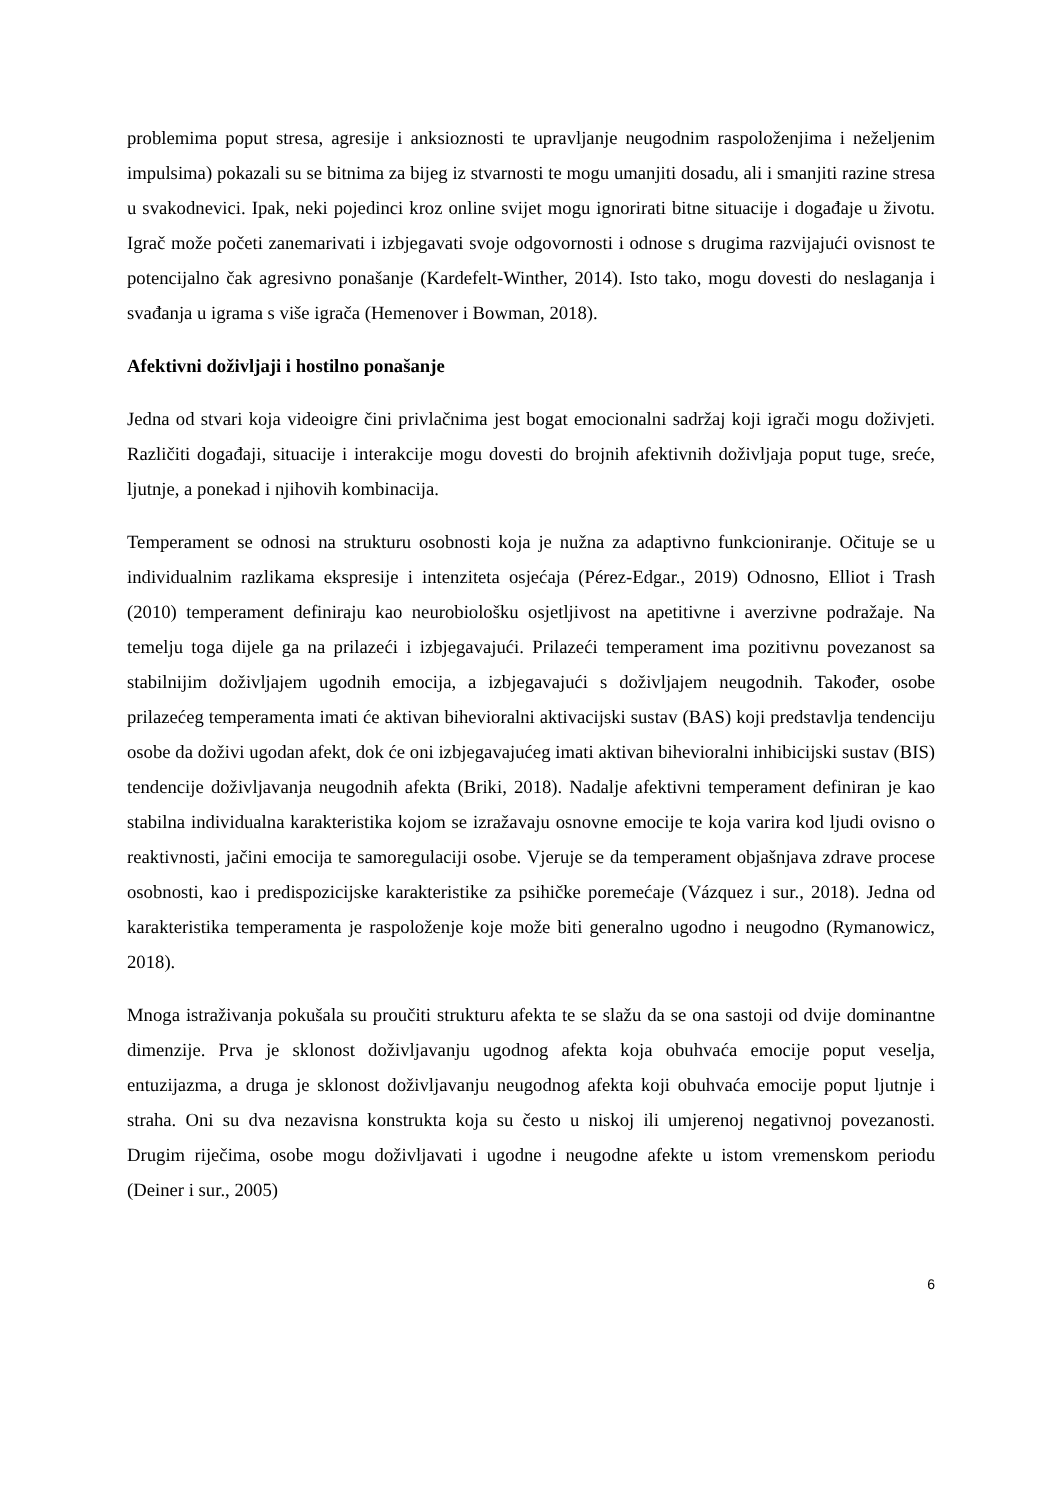problemima poput stresa, agresije i anksioznosti te upravljanje neugodnim raspoloženjima i neželjenim impulsima) pokazali su se bitnima za bijeg iz stvarnosti te mogu umanjiti dosadu, ali i smanjiti razine stresa u svakodnevici. Ipak, neki pojedinci kroz online svijet mogu ignorirati bitne situacije i događaje u životu. Igrač može početi zanemarivati i izbjegavati svoje odgovornosti i odnose s drugima razvijajući ovisnost te potencijalno čak agresivno ponašanje (Kardefelt-Winther, 2014). Isto tako, mogu dovesti do neslaganja i svađanja u igrama s više igrača (Hemenover i Bowman, 2018).
Afektivni doživljaji i hostilno ponašanje
Jedna od stvari koja videoigre čini privlačnima jest bogat emocionalni sadržaj koji igrači mogu doživjeti. Različiti događaji, situacije i interakcije mogu dovesti do brojnih afektivnih doživljaja poput tuge, sreće, ljutnje, a ponekad i njihovih kombinacija.
Temperament se odnosi na strukturu osobnosti koja je nužna za adaptivno funkcioniranje. Očituje se u individualnim razlikama ekspresije i intenziteta osjećaja (Pérez-Edgar., 2019) Odnosno, Elliot i Trash (2010) temperament definiraju kao neurobiološku osjetljivost na apetitivne i averzivne podražaje. Na temelju toga dijele ga na prilazeći i izbjegavajući. Prilazeći temperament ima pozitivnu povezanost sa stabilnijim doživljajem ugodnih emocija, a izbjegavajući s doživljajem neugodnih. Također, osobe prilazećeg temperamenta imati će aktivan bihevioralni aktivacijski sustav (BAS) koji predstavlja tendenciju osobe da doživi ugodan afekt, dok će oni izbjegavajućeg imati aktivan bihevioralni inhibicijski sustav (BIS) tendencije doživljavanja neugodnih afekta (Briki, 2018). Nadalje afektivni temperament definiran je kao stabilna individualna karakteristika kojom se izražavaju osnovne emocije te koja varira kod ljudi ovisno o reaktivnosti, jačini emocija te samoregulaciji osobe. Vjeruje se da temperament objašnjava zdrave procese osobnosti, kao i predispozicijske karakteristike za psihičke poremećaje (Vázquez i sur., 2018). Jedna od karakteristika temperamenta je raspoloženje koje može biti generalno ugodno i neugodno (Rymanowicz, 2018).
Mnoga istraživanja pokušala su proučiti strukturu afekta te se slažu da se ona sastoji od dvije dominantne dimenzije. Prva je sklonost doživljavanju ugodnog afekta koja obuhvaća emocije poput veselja, entuzijazma, a druga je sklonost doživljavanju neugodnog afekta koji obuhvaća emocije poput ljutnje i straha. Oni su dva nezavisna konstrukta koja su često u niskoj ili umjerenoj negativnoj povezanosti. Drugim riječima, osobe mogu doživljavati i ugodne i neugodne afekte u istom vremenskom periodu (Deiner i sur., 2005)
6